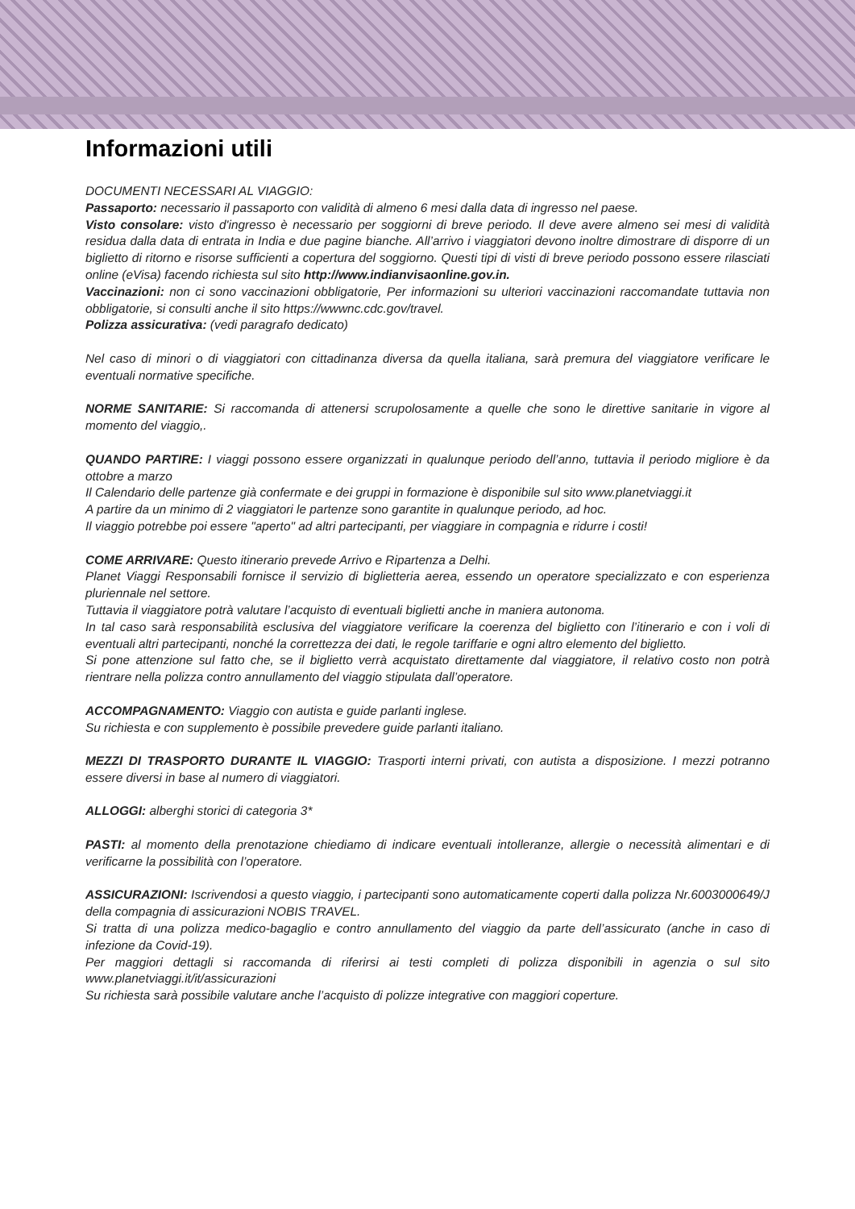Informazioni utili
DOCUMENTI NECESSARI AL VIAGGIO:
Passaporto: necessario il passaporto con validità di almeno 6 mesi dalla data di ingresso nel paese.
Visto consolare: visto d'ingresso è necessario per soggiorni di breve periodo. Il deve avere almeno sei mesi di validità residua dalla data di entrata in India e due pagine bianche. All’arrivo i viaggiatori devono inoltre dimostrare di disporre di un biglietto di ritorno e risorse sufficienti a copertura del soggiorno. Questi tipi di visti di breve periodo possono essere rilasciati online (eVisa) facendo richiesta sul sito http://www.indianvisaonline.gov.in.
Vaccinazioni: non ci sono vaccinazioni obbligatorie, Per informazioni su ulteriori vaccinazioni raccomandate tuttavia non obbligatorie, si consulti anche il sito https://wwwnc.cdc.gov/travel.
Polizza assicurativa: (vedi paragrafo dedicato)
Nel caso di minori o di viaggiatori con cittadinanza diversa da quella italiana, sarà premura del viaggiatore verificare le eventuali normative specifiche.
NORME SANITARIE: Si raccomanda di attenersi scrupolosamente a quelle che sono le direttive sanitarie in vigore al momento del viaggio,.
QUANDO PARTIRE: I viaggi possono essere organizzati in qualunque periodo dell’anno, tuttavia il periodo migliore è da ottobre a marzo
Il Calendario delle partenze già confermate e dei gruppi in formazione è disponibile sul sito www.planetviaggi.it
A partire da un minimo di 2 viaggiatori le partenze sono garantite in qualunque periodo, ad hoc.
Il viaggio potrebbe poi essere "aperto" ad altri partecipanti, per viaggiare in compagnia e ridurre i costi!
COME ARRIVARE: Questo itinerario prevede Arrivo e Ripartenza a Delhi.
Planet Viaggi Responsabili fornisce il servizio di biglietteria aerea, essendo un operatore specializzato e con esperienza pluriennale nel settore.
Tuttavia il viaggiatore potrà valutare l’acquisto di eventuali biglietti anche in maniera autonoma.
In tal caso sarà responsabilità esclusiva del viaggiatore verificare la coerenza del biglietto con l’itinerario e con i voli di eventuali altri partecipanti, nonché la correttezza dei dati, le regole tariffarie e ogni altro elemento del biglietto.
Si pone attenzione sul fatto che, se il biglietto verrà acquistato direttamente dal viaggiatore, il relativo costo non potrà rientrare nella polizza contro annullamento del viaggio stipulata dall’operatore.
ACCOMPAGNAMENTO: Viaggio con autista e guide parlanti inglese.
Su richiesta e con supplemento è possibile prevedere guide parlanti italiano.
MEZZI DI TRASPORTO DURANTE IL VIAGGIO: Trasporti interni privati, con autista a disposizione. I mezzi potranno essere diversi in base al numero di viaggiatori.
ALLOGGI: alberghi storici di categoria 3*
PASTI: al momento della prenotazione chiediamo di indicare eventuali intolleranze, allergie o necessità alimentari e di verificarne la possibilità con l’operatore.
ASSICURAZIONI: Iscrivendosi a questo viaggio, i partecipanti sono automaticamente coperti dalla polizza Nr.6003000649/J della compagnia di assicurazioni NOBIS TRAVEL.
Si tratta di una polizza medico-bagaglio e contro annullamento del viaggio da parte dell’assicurato (anche in caso di infezione da Covid-19).
Per maggiori dettagli si raccomanda di riferirsi ai testi completi di polizza disponibili in agenzia o sul sito www.planetviaggi.it/it/assicurazioni
Su richiesta sarà possibile valutare anche l’acquisto di polizze integrative con maggiori coperture.